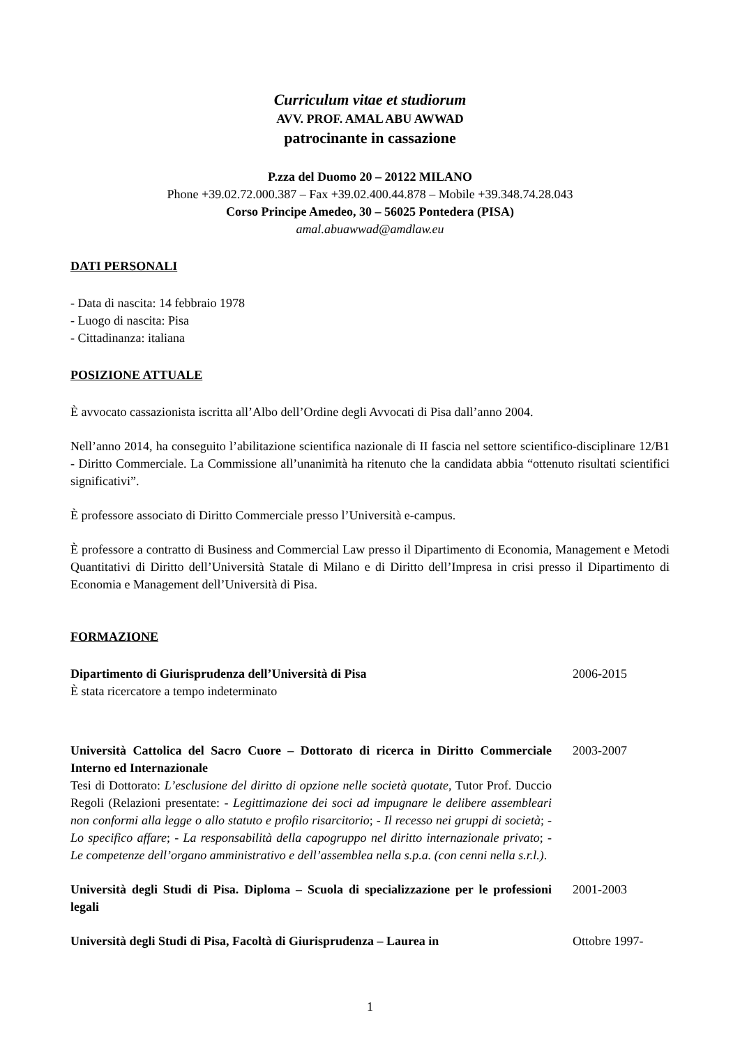Curriculum vitae et studiorum
AVV. PROF. AMAL ABU AWWAD
patrocinante in cassazione
P.zza del Duomo 20 – 20122 MILANO
Phone +39.02.72.000.387 – Fax +39.02.400.44.878 – Mobile +39.348.74.28.043
Corso Principe Amedeo, 30 – 56025 Pontedera (PISA)
amal.abuawwad@amdlaw.eu
DATI PERSONALI
- Data di nascita: 14 febbraio 1978
- Luogo di nascita: Pisa
- Cittadinanza: italiana
POSIZIONE ATTUALE
È avvocato cassazionista iscritta all’Albo dell’Ordine degli Avvocati di Pisa dall’anno 2004.
Nell’anno 2014, ha conseguito l’abilitazione scientifica nazionale di II fascia nel settore scientifico-disciplinare 12/B1 - Diritto Commerciale. La Commissione all’unanimità ha ritenuto che la candidata abbia “ottenuto risultati scientifici significativi”.
È professore associato di Diritto Commerciale presso l’Università e-campus.
È professore a contratto di Business and Commercial Law presso il Dipartimento di Economia, Management e Metodi Quantitativi di Diritto dell’Università Statale di Milano e di Diritto dell’Impresa in crisi presso il Dipartimento di Economia e Management dell’Università di Pisa.
FORMAZIONE
Dipartimento di Giurisprudenza dell’Università di Pisa
È stata ricercatore a tempo indeterminato
2006-2015
Università Cattolica del Sacro Cuore – Dottorato di ricerca in Diritto Commerciale Interno ed Internazionale
Tesi di Dottorato: L’esclusione del diritto di opzione nelle società quotate, Tutor Prof. Duccio Regoli (Relazioni presentate: - Legittimazione dei soci ad impugnare le delibere assembleari non conformi alla legge o allo statuto e profilo risarcitorio; - Il recesso nei gruppi di società; - Lo specifico affare; - La responsabilità della capogruppo nel diritto internazionale privato; - Le competenze dell’organo amministrativo e dell’assemblea nella s.p.a. (con cenni nella s.r.l.).
2003-2007
Università degli Studi di Pisa. Diploma – Scuola di specializzazione per le professioni legali
2001-2003
Università degli Studi di Pisa, Facoltà di Giurisprudenza – Laurea in
Ottobre 1997-
1